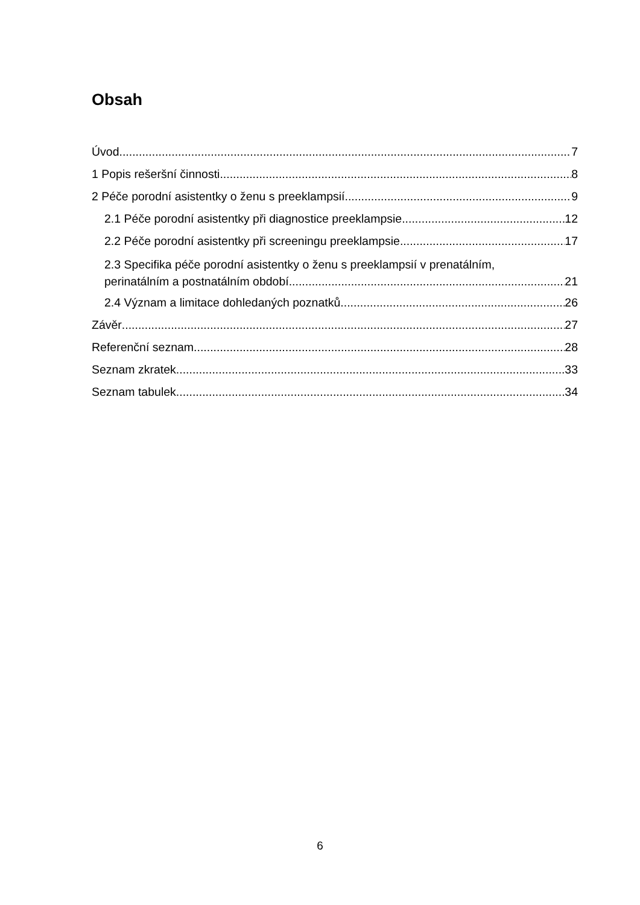Obsah
Úvod 7
1 Popis rešeršní činnosti 8
2 Péče porodní asistentky o ženu s preeklampsií 9
2.1 Péče porodní asistentky při diagnostice preeklampsie 12
2.2 Péče porodní asistentky při screeningu preeklampsie 17
2.3 Specifika péče porodní asistentky o ženu s preeklampsií v prenatálním,
perinatálním a postnatálním období 21
2.4 Význam a limitace dohledaných poznatků 26
Závěr 27
Referenční seznam 28
Seznam zkratek 33
Seznam tabulek 34
6